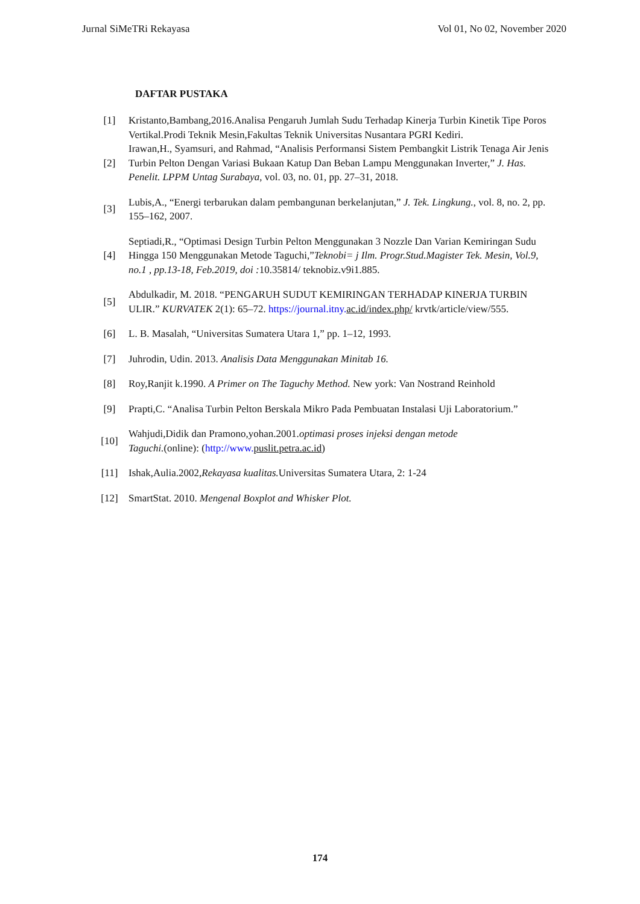Jurnal SiMeTRi Rekayasa Vol 01, No 02, November 2020
DAFTAR PUSTAKA
[1] Kristanto,Bambang,2016.Analisa Pengaruh Jumlah Sudu Terhadap Kinerja Turbin Kinetik Tipe Poros Vertikal.Prodi Teknik Mesin,Fakultas Teknik Universitas Nusantara PGRI Kediri.
[2] Irawan,H., Syamsuri, and Rahmad, “Analisis Performansi Sistem Pembangkit Listrik Tenaga Air Jenis Turbin Pelton Dengan Variasi Bukaan Katup Dan Beban Lampu Menggunakan Inverter,” J. Has. Penelit. LPPM Untag Surabaya, vol. 03, no. 01, pp. 27–31, 2018.
[3] Lubis,A., “Energi terbarukan dalam pembangunan berkelanjutan,” J. Tek. Lingkung., vol. 8, no. 2, pp. 155–162, 2007.
[4] Septiadi,R., “Optimasi Design Turbin Pelton Menggunakan 3 Nozzle Dan Varian Kemiringan Sudu Hingga 150 Menggunakan Metode Taguchi,”Teknobi= j Ilm. Progr.Stud.Magister Tek. Mesin, Vol.9, no.1 , pp.13-18, Feb.2019, doi : 10.35814/ teknobiz.v9i1.885.
[5] Abdulkadir, M. 2018. “PENGARUH SUDUT KEMIRINGAN TERHADAP KINERJA TURBIN ULIR.” KURVATEK 2(1): 65–72. https://journal.itny. ac.id/index.php/ krvtk/article/view/555.
[6] L. B. Masalah, “Universitas Sumatera Utara 1,” pp. 1–12, 1993.
[7] Juhrodin, Udin. 2013. Analisis Data Menggunakan Minitab 16.
[8] Roy,Ranjit k.1990. A Primer on The Taguchy Method. New york: Van Nostrand Reinhold
[9] Prapti,C. “Analisa Turbin Pelton Berskala Mikro Pada Pembuatan Instalasi Uji Laboratorium.”
[10] Wahjudi,Didik dan Pramono,yohan.2001.optimasi proses injeksi dengan metode
Taguchi.(online): (http://www. puslit.petra.ac.id)
[11] Ishak,Aulia.2002,Rekayasa kualitas. Universitas Sumatera Utara, 2: 1-24
[12] SmartStat. 2010. Mengenal Boxplot and Whisker Plot.
174